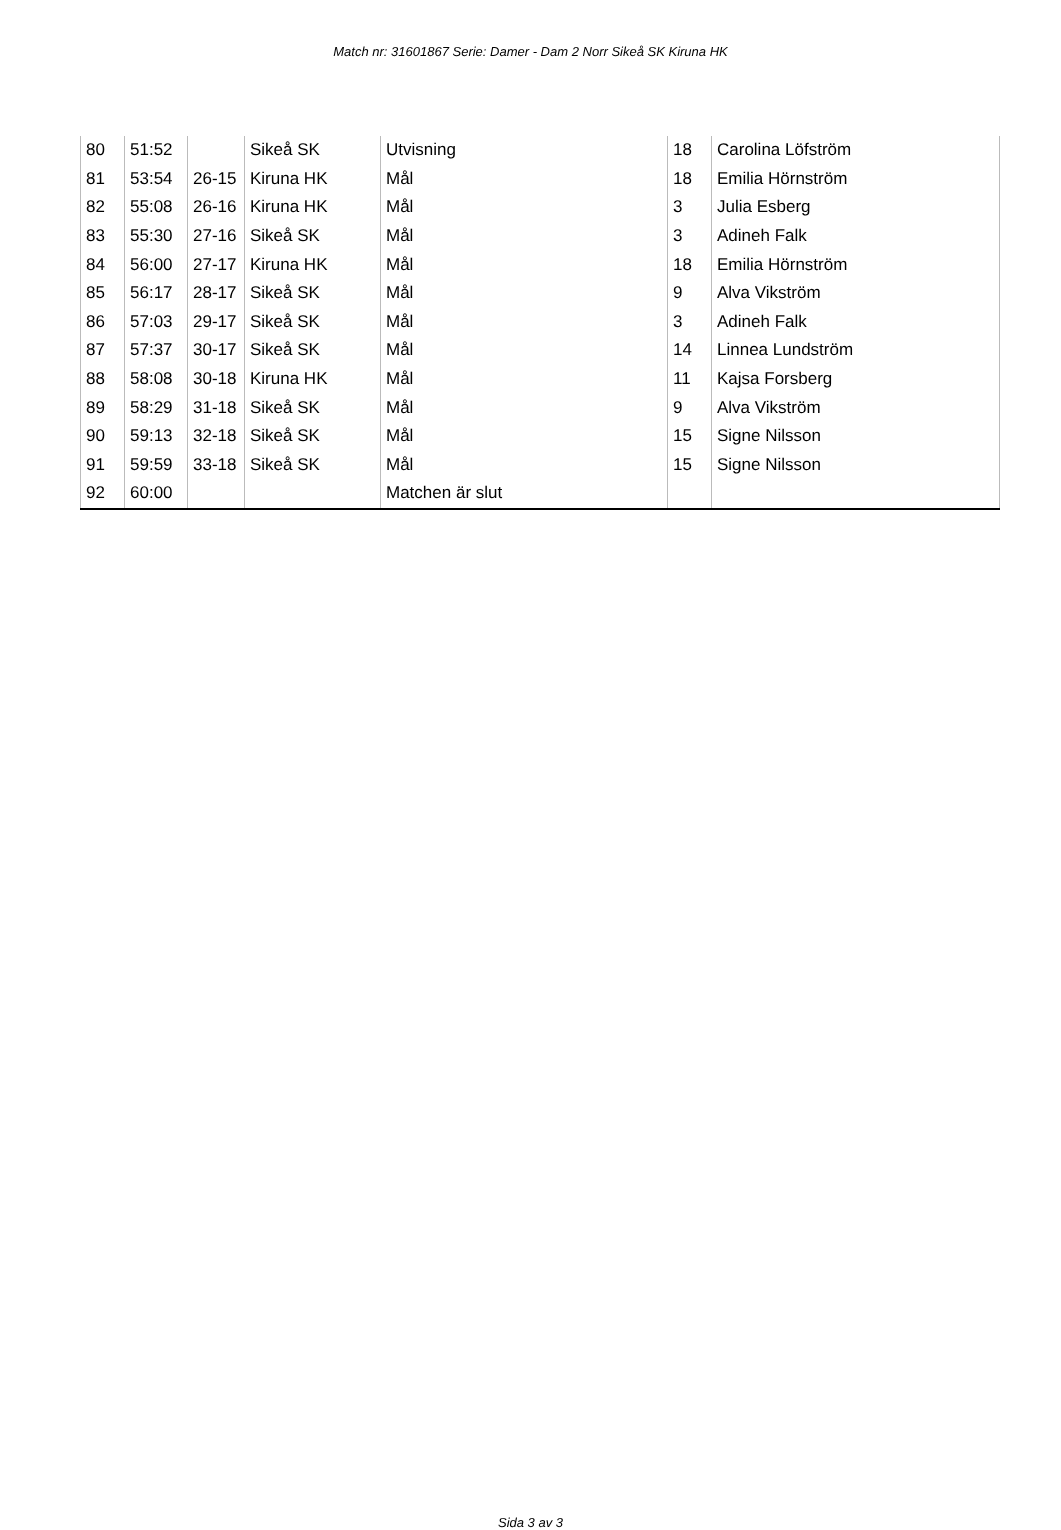Match nr: 31601867 Serie: Damer - Dam 2 Norr Sikeå SK Kiruna HK
| 80 | 51:52 | | Sikeå SK | Utvisning | 18 | Carolina Löfström |
| 81 | 53:54 | 26-15 | Kiruna HK | Mål | 18 | Emilia Hörnström |
| 82 | 55:08 | 26-16 | Kiruna HK | Mål | 3 | Julia Esberg |
| 83 | 55:30 | 27-16 | Sikeå SK | Mål | 3 | Adineh Falk |
| 84 | 56:00 | 27-17 | Kiruna HK | Mål | 18 | Emilia Hörnström |
| 85 | 56:17 | 28-17 | Sikeå SK | Mål | 9 | Alva Vikström |
| 86 | 57:03 | 29-17 | Sikeå SK | Mål | 3 | Adineh Falk |
| 87 | 57:37 | 30-17 | Sikeå SK | Mål | 14 | Linnea Lundström |
| 88 | 58:08 | 30-18 | Kiruna HK | Mål | 11 | Kajsa Forsberg |
| 89 | 58:29 | 31-18 | Sikeå SK | Mål | 9 | Alva Vikström |
| 90 | 59:13 | 32-18 | Sikeå SK | Mål | 15 | Signe Nilsson |
| 91 | 59:59 | 33-18 | Sikeå SK | Mål | 15 | Signe Nilsson |
| 92 | 60:00 | | | Matchen är slut | | |
Sida 3 av 3